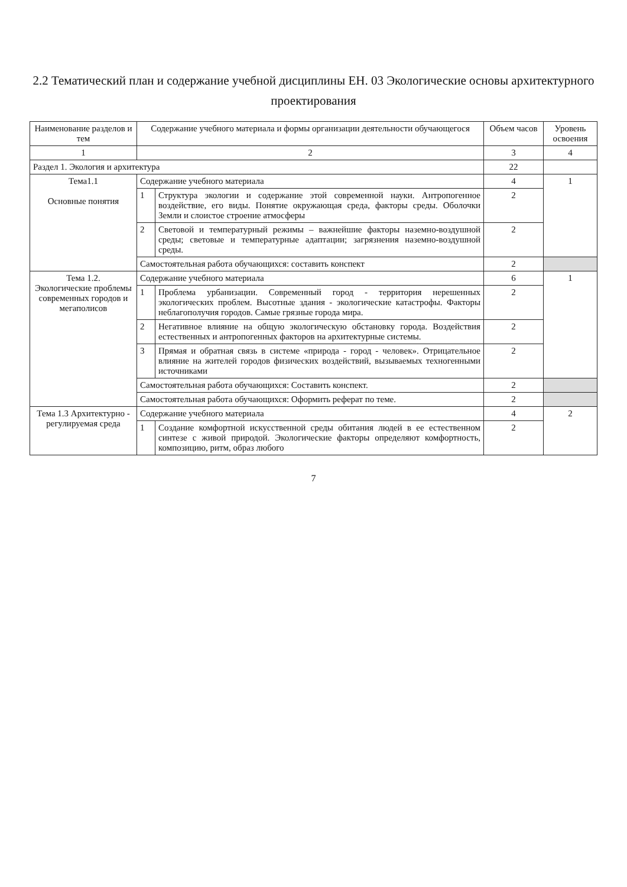2.2 Тематический план и содержание учебной дисциплины ЕН. 03 Экологические основы архитектурного проектирования
| Наименование разделов и тем | Содержание учебного материала и формы организации деятельности обучающегося | | Объем часов | Уровень освоения |
| --- | --- | --- | --- | --- |
| 1 | 2 | | 3 | 4 |
| Раздел 1. Экология и архитектура | | | 22 | |
| Тема1.1 Основные понятия | Содержание учебного материала | | 4 | 1 |
| | 1 | Структура экологии и содержание этой современной науки. Антропогенное воздействие, его виды. Понятие окружающая среда, факторы среды. Оболочки Земли и слоистое строение атмосферы | 2 | |
| | 2 | Световой и температурный режимы – важнейшие факторы наземно-воздушной среды; световые и температурные адаптации; загрязнения наземно-воздушной среды. | 2 | |
| | Самостоятельная работа обучающихся: составить конспект | | 2 | |
| Тема 1.2. Экологические проблемы современных городов и мегаполисов | Содержание учебного материала | | 6 | 1 |
| | 1 | Проблема урбанизации. Современный город - территория нерешенных экологических проблем. Высотные здания - экологические катастрофы. Факторы неблагополучия городов. Самые грязные города мира. | 2 | |
| | 2 | Негативное влияние на общую экологическую обстановку города. Воздействия естественных и антропогенных факторов на архитектурные системы. | 2 | |
| | 3 | Прямая и обратная связь в системе «природа - город - человек». Отрицательное влияние на жителей городов физических воздействий, вызываемых техногенными источниками | 2 | |
| | Самостоятельная работа обучающихся: Составить конспект. | | 2 | |
| | Самостоятельная работа обучающихся: Оформить реферат по теме. | | 2 | |
| Тема 1.3 Архитектурно - регулируемая среда | Содержание учебного материала | | 4 | 2 |
| | 1 | Создание комфортной искусственной среды обитания людей в ее естественном синтезе с живой природой. Экологические факторы определяют комфортность, композицию, ритм, образ любого | 2 | |
7